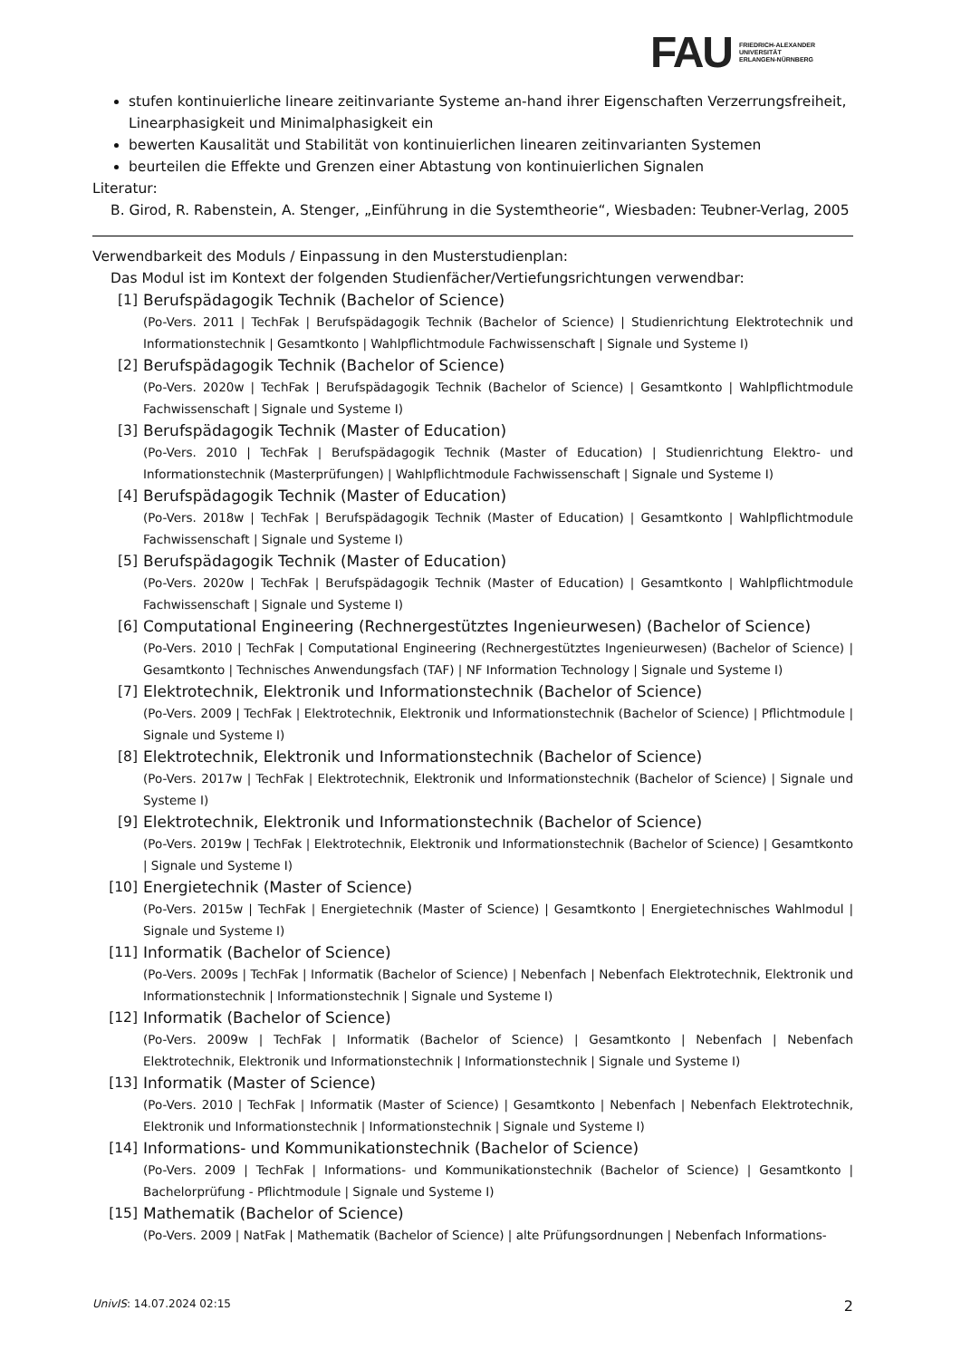FAU
FRIEDRICH-ALEXANDER
UNIVERSITÄT
ERLANGEN-NÜRNBERG
stufen kontinuierliche lineare zeitinvariante Systeme an-hand ihrer Eigenschaften Verzerrungsfreiheit, Linearphasigkeit und Minimalphasigkeit ein
bewerten Kausalität und Stabilität von kontinuierlichen linearen zeitinvarianten Systemen
beurteilen die Effekte und Grenzen einer Abtastung von kontinuierlichen Signalen
Literatur:
B. Girod, R. Rabenstein, A. Stenger, „Einführung in die Systemtheorie“, Wiesbaden: Teubner-Verlag, 2005
Verwendbarkeit des Moduls / Einpassung in den Musterstudienplan:
Das Modul ist im Kontext der folgenden Studienfächer/Vertiefungsrichtungen verwendbar:
[1] Berufspädagogik Technik (Bachelor of Science)
(Po-Vers. 2011 | TechFak | Berufspädagogik Technik (Bachelor of Science) | Studienrichtung Elektrotechnik und Informationstechnik | Gesamtkonto | Wahlpflichtmodule Fachwissenschaft | Signale und Systeme I)
[2] Berufspädagogik Technik (Bachelor of Science)
(Po-Vers. 2020w | TechFak | Berufspädagogik Technik (Bachelor of Science) | Gesamtkonto | Wahlpflichtmodule Fachwissenschaft | Signale und Systeme I)
[3] Berufspädagogik Technik (Master of Education)
(Po-Vers. 2010 | TechFak | Berufspädagogik Technik (Master of Education) | Studienrichtung Elektro- und Informationstechnik (Masterprüfungen) | Wahlpflichtmodule Fachwissenschaft | Signale und Systeme I)
[4] Berufspädagogik Technik (Master of Education)
(Po-Vers. 2018w | TechFak | Berufspädagogik Technik (Master of Education) | Gesamtkonto | Wahlpflichtmodule Fachwissenschaft | Signale und Systeme I)
[5] Berufspädagogik Technik (Master of Education)
(Po-Vers. 2020w | TechFak | Berufspädagogik Technik (Master of Education) | Gesamtkonto | Wahlpflichtmodule Fachwissenschaft | Signale und Systeme I)
[6] Computational Engineering (Rechnergestütztes Ingenieurwesen) (Bachelor of Science)
(Po-Vers. 2010 | TechFak | Computational Engineering (Rechnergestütztes Ingenieurwesen) (Bachelor of Science) | Gesamtkonto | Technisches Anwendungsfach (TAF) | NF Information Technology | Signale und Systeme I)
[7] Elektrotechnik, Elektronik und Informationstechnik (Bachelor of Science)
(Po-Vers. 2009 | TechFak | Elektrotechnik, Elektronik und Informationstechnik (Bachelor of Science) | Pflichtmodule | Signale und Systeme I)
[8] Elektrotechnik, Elektronik und Informationstechnik (Bachelor of Science)
(Po-Vers. 2017w | TechFak | Elektrotechnik, Elektronik und Informationstechnik (Bachelor of Science) | Signale und Systeme I)
[9] Elektrotechnik, Elektronik und Informationstechnik (Bachelor of Science)
(Po-Vers. 2019w | TechFak | Elektrotechnik, Elektronik und Informationstechnik (Bachelor of Science) | Gesamtkonto | Signale und Systeme I)
[10] Energietechnik (Master of Science)
(Po-Vers. 2015w | TechFak | Energietechnik (Master of Science) | Gesamtkonto | Energietechnisches Wahlmodul | Signale und Systeme I)
[11] Informatik (Bachelor of Science)
(Po-Vers. 2009s | TechFak | Informatik (Bachelor of Science) | Nebenfach | Nebenfach Elektrotechnik, Elektronik und Informationstechnik | Informationstechnik | Signale und Systeme I)
[12] Informatik (Bachelor of Science)
(Po-Vers. 2009w | TechFak | Informatik (Bachelor of Science) | Gesamtkonto | Nebenfach | Nebenfach Elektrotechnik, Elektronik und Informationstechnik | Informationstechnik | Signale und Systeme I)
[13] Informatik (Master of Science)
(Po-Vers. 2010 | TechFak | Informatik (Master of Science) | Gesamtkonto | Nebenfach | Nebenfach Elektrotechnik, Elektronik und Informationstechnik | Informationstechnik | Signale und Systeme I)
[14] Informations- und Kommunikationstechnik (Bachelor of Science)
(Po-Vers. 2009 | TechFak | Informations- und Kommunikationstechnik (Bachelor of Science) | Gesamtkonto | Bachelorprüfung - Pflichtmodule | Signale und Systeme I)
[15] Mathematik (Bachelor of Science)
(Po-Vers. 2009 | NatFak | Mathematik (Bachelor of Science) | alte Prüfungsordnungen | Nebenfach Informations-
UnivIS: 14.07.2024 02:15
2